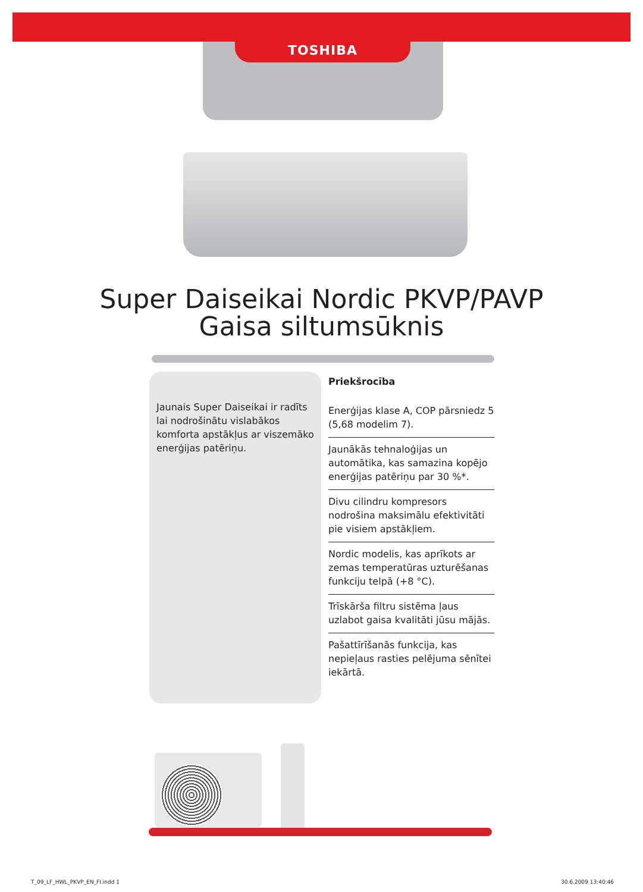TOSHIBA
Super Daiseikai Nordic PKVP/PAVP
Gaisa siltumsūknis
Jaunais Super Daiseikai ir radīts lai nodrošinātu vislabākos komforta apstākļus ar viszemāko enerģijas patēriņu.
Priekšrocība
Enerģijas klase A, COP pārsniedz 5 (5,68 modelim 7).
Jaunākās tehnaloģijas un automātika, kas samazina kopējo enerģijas patēriņu par 30 %*.
Divu cilindru kompresors nodrošina maksimālu efektivitāti pie visiem apstākļiem.
Nordic modelis, kas aprīkots ar zemas temperatūras uzturēšanas funkciju telpā (+8 °C).
Trīskārša filtru sistēma ļaus uzlabot gaisa kvalitāti jūsu mājās.
Pašattīrīšanās funkcija, kas nepieļaus rasties pelējuma sēnītei iekārtā.
T_09_LF_HWL_PKVP_EN_FI.indd 1 30.6.2009 13:40:46